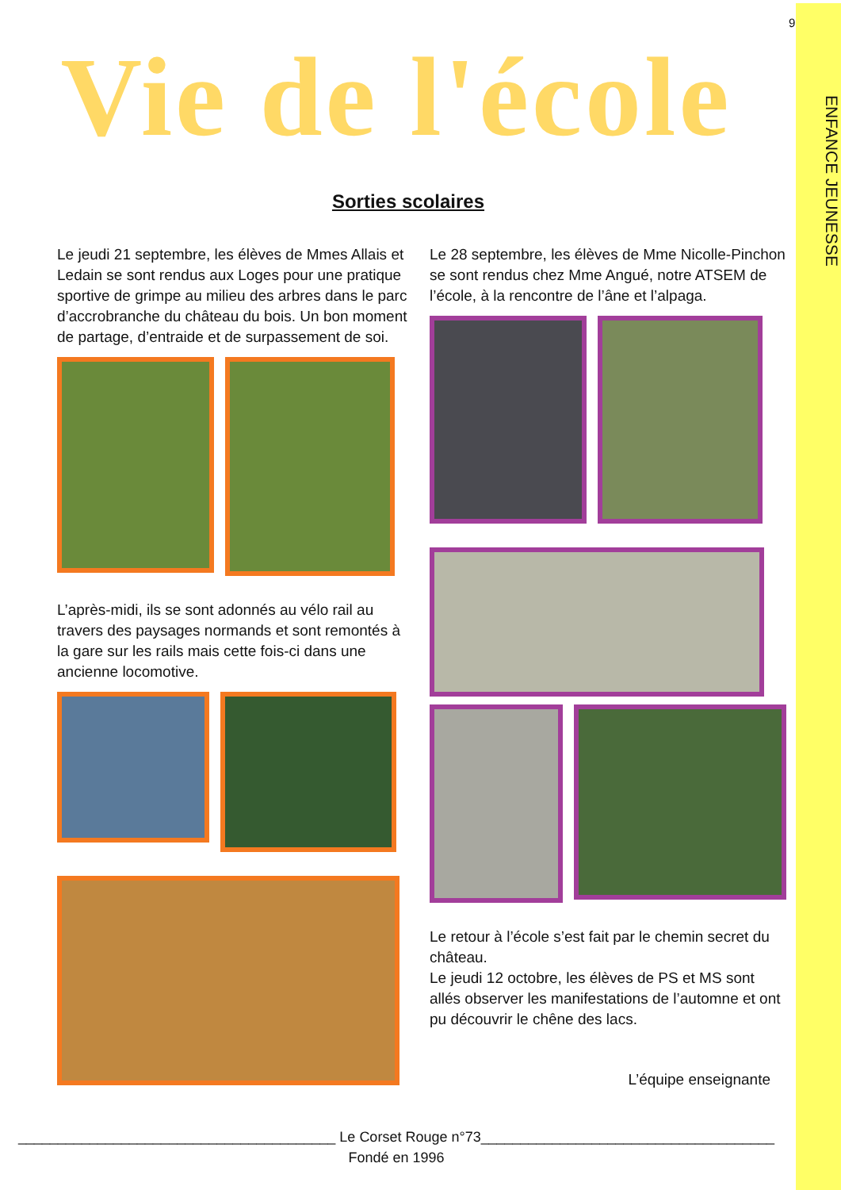ENFANCE JEUNESSE
9
Vie de l'école
Sorties scolaires
Le jeudi 21 septembre, les élèves de Mmes Allais et Ledain se sont rendus aux Loges pour une pratique sportive de grimpe au milieu des arbres dans le parc d’accrobranche du château du bois. Un bon moment de partage, d’entraide et de surpassement de soi.
L’après-midi, ils se sont adonnés au vélo rail au travers des paysages normands et sont remontés à la gare sur les rails mais cette fois-ci dans une ancienne locomotive.
Le 28 septembre, les élèves de Mme Nicolle-Pinchon se sont rendus chez Mme Angué, notre ATSEM de l’école, à la rencontre de l’âne et l’alpaga.
Le retour à l’école s’est fait par le chemin secret du château.
Le jeudi 12 octobre, les élèves de PS et MS sont allés observer les manifestations de l’automne et ont pu découvrir le chêne des lacs.
L’équipe enseignante
________________________________________ Le Corset Rouge n°73_____________________________________
Fondé en 1996